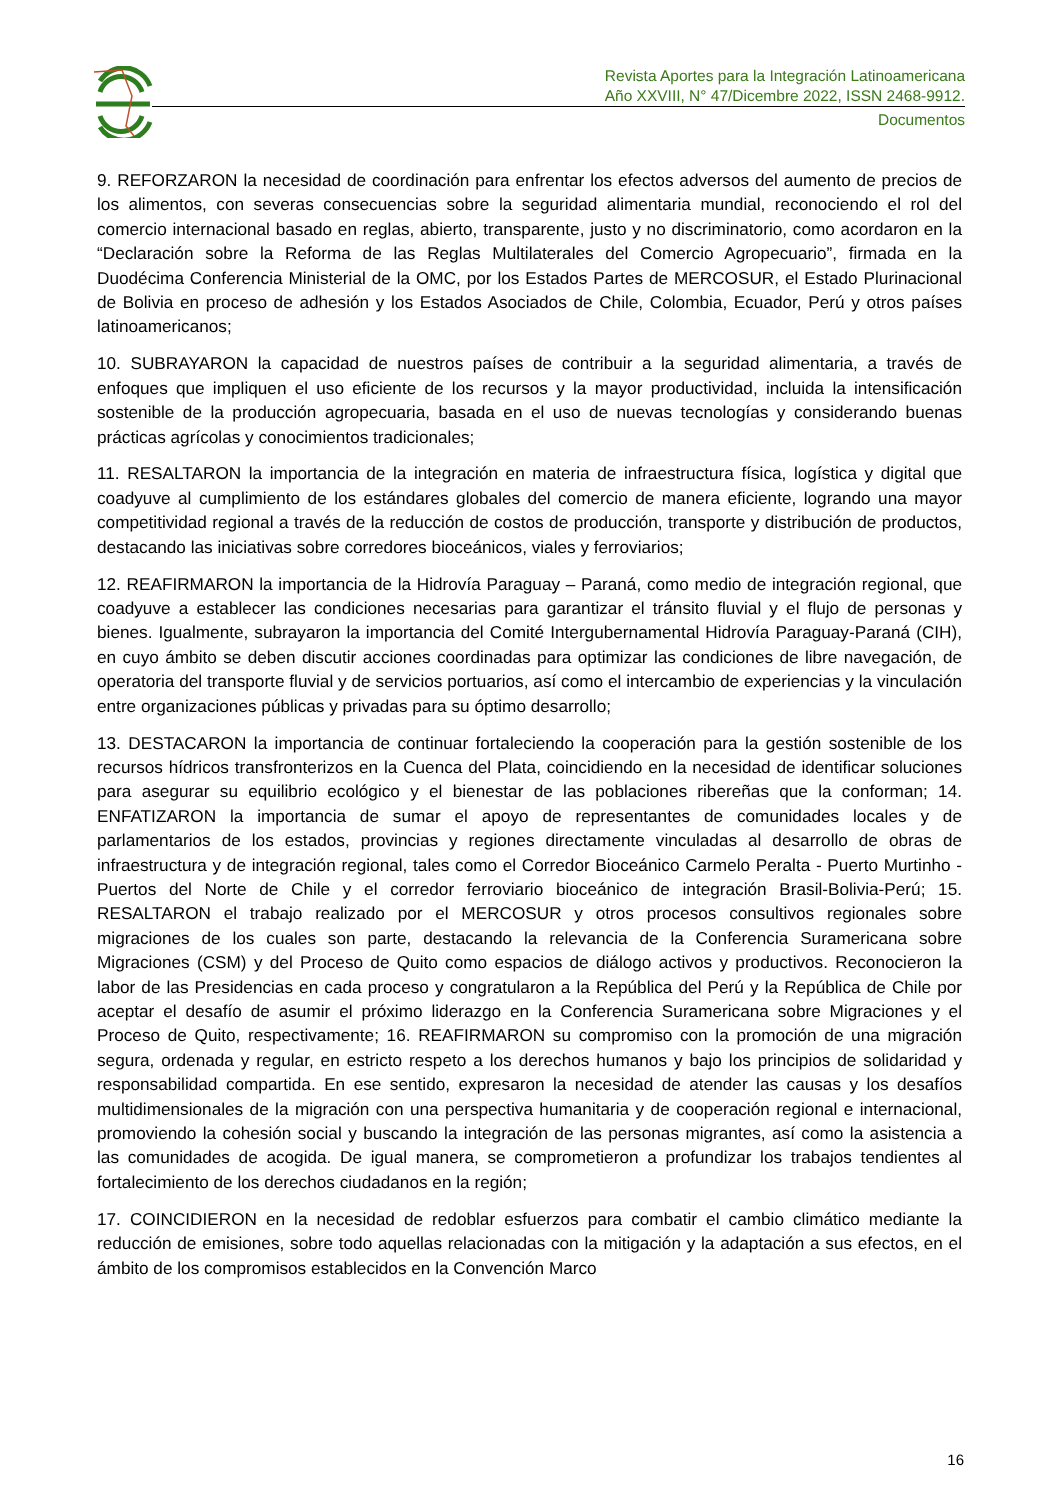Revista Aportes para la Integración Latinoamericana
Año XXVIII, N° 47/Dicembre 2022, ISSN 2468-9912.
Documentos
9. REFORZARON la necesidad de coordinación para enfrentar los efectos adversos del aumento de precios de los alimentos, con severas consecuencias sobre la seguridad alimentaria mundial, reconociendo el rol del comercio internacional basado en reglas, abierto, transparente, justo y no discriminatorio, como acordaron en la “Declaración sobre la Reforma de las Reglas Multilaterales del Comercio Agropecuario”, firmada en la Duodécima Conferencia Ministerial de la OMC, por los Estados Partes de MERCOSUR, el Estado Plurinacional de Bolivia en proceso de adhesión y los Estados Asociados de Chile, Colombia, Ecuador, Perú y otros países latinoamericanos;
10. SUBRAYARON la capacidad de nuestros países de contribuir a la seguridad alimentaria, a través de enfoques que impliquen el uso eficiente de los recursos y la mayor productividad, incluida la intensificación sostenible de la producción agropecuaria, basada en el uso de nuevas tecnologías y considerando buenas prácticas agrícolas y conocimientos tradicionales;
11. RESALTARON la importancia de la integración en materia de infraestructura física, logística y digital que coadyuve al cumplimiento de los estándares globales del comercio de manera eficiente, logrando una mayor competitividad regional a través de la reducción de costos de producción, transporte y distribución de productos, destacando las iniciativas sobre corredores bioceánicos, viales y ferroviarios;
12. REAFIRMARON la importancia de la Hidrovía Paraguay – Paraná, como medio de integración regional, que coadyuve a establecer las condiciones necesarias para garantizar el tránsito fluvial y el flujo de personas y bienes. Igualmente, subrayaron la importancia del Comité Intergubernamental Hidrovía Paraguay-Paraná (CIH), en cuyo ámbito se deben discutir acciones coordinadas para optimizar las condiciones de libre navegación, de operatoria del transporte fluvial y de servicios portuarios, así como el intercambio de experiencias y la vinculación entre organizaciones públicas y privadas para su óptimo desarrollo;
13. DESTACARON la importancia de continuar fortaleciendo la cooperación para la gestión sostenible de los recursos hídricos transfronterizos en la Cuenca del Plata, coincidiendo en la necesidad de identificar soluciones para asegurar su equilibrio ecológico y el bienestar de las poblaciones ribereñas que la conforman; 14. ENFATIZARON la importancia de sumar el apoyo de representantes de comunidades locales y de parlamentarios de los estados, provincias y regiones directamente vinculadas al desarrollo de obras de infraestructura y de integración regional, tales como el Corredor Bioceánico Carmelo Peralta - Puerto Murtinho - Puertos del Norte de Chile y el corredor ferroviario bioceánico de integración Brasil-Bolivia-Perú; 15. RESALTARON el trabajo realizado por el MERCOSUR y otros procesos consultivos regionales sobre migraciones de los cuales son parte, destacando la relevancia de la Conferencia Suramericana sobre Migraciones (CSM) y del Proceso de Quito como espacios de diálogo activos y productivos. Reconocieron la labor de las Presidencias en cada proceso y congratularon a la República del Perú y la República de Chile por aceptar el desafío de asumir el próximo liderazgo en la Conferencia Suramericana sobre Migraciones y el Proceso de Quito, respectivamente; 16. REAFIRMARON su compromiso con la promoción de una migración segura, ordenada y regular, en estricto respeto a los derechos humanos y bajo los principios de solidaridad y responsabilidad compartida. En ese sentido, expresaron la necesidad de atender las causas y los desafíos multidimensionales de la migración con una perspectiva humanitaria y de cooperación regional e internacional, promoviendo la cohesión social y buscando la integración de las personas migrantes, así como la asistencia a las comunidades de acogida. De igual manera, se comprometieron a profundizar los trabajos tendientes al fortalecimiento de los derechos ciudadanos en la región;
17. COINCIDIERON en la necesidad de redoblar esfuerzos para combatir el cambio climático mediante la reducción de emisiones, sobre todo aquellas relacionadas con la mitigación y la adaptación a sus efectos, en el ámbito de los compromisos establecidos en la Convención Marco
16